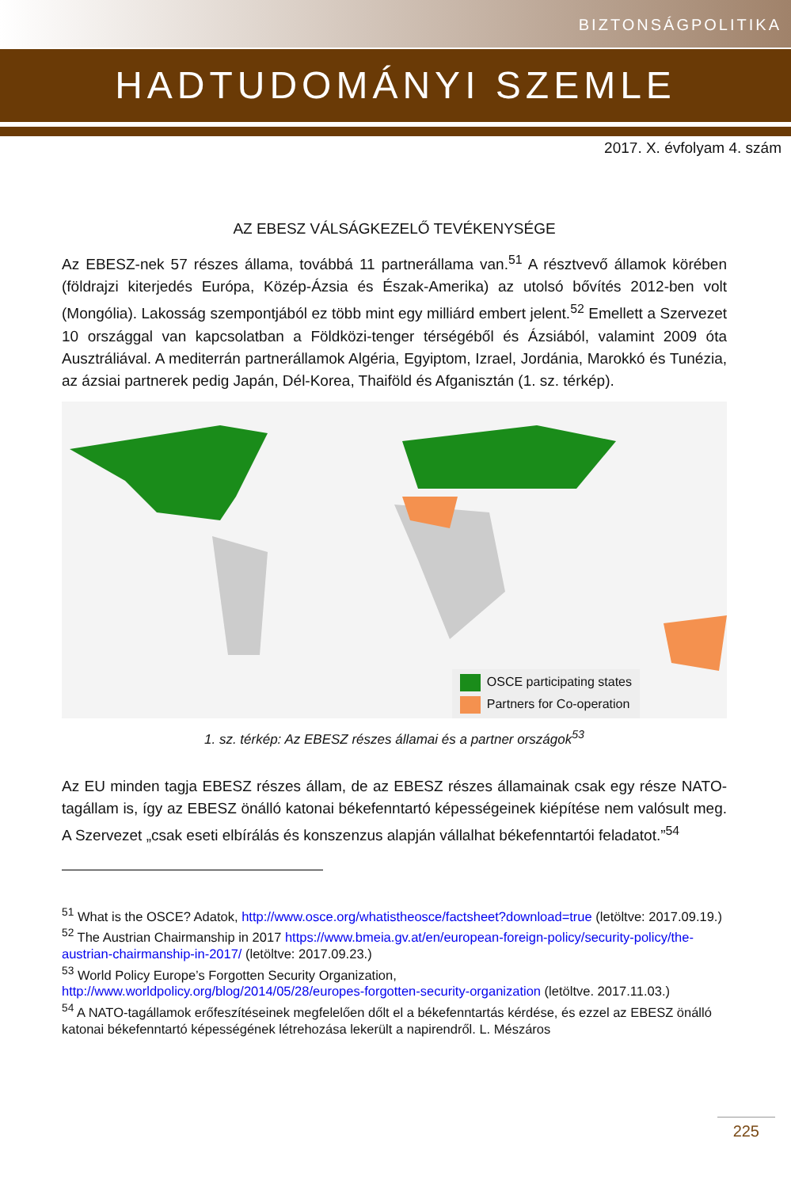BIZTONSÁGPOLITIKA
HADTUDOMÁNYI SZEMLE
2017. X. évfolyam 4. szám
AZ EBESZ VÁLSÁGKEZELŐ TEVÉKENYSÉGE
Az EBESZ-nek 57 részes állama, továbbá 11 partnerállama van.<sup>51</sup> A résztvevő államok körében (földrajzi kiterjedés Európa, Közép-Ázsia és Észak-Amerika) az utolsó bővítés 2012-ben volt (Mongólia). Lakosság szempontjából ez több mint egy milliárd embert jelent.<sup>52</sup> Emellett a Szervezet 10 országgal van kapcsolatban a Földközi-tenger térségéből és Ázsiából, valamint 2009 óta Ausztráliával. A mediterrán partnerállamok Algéria, Egyiptom, Izrael, Jordánia, Marokkó és Tunézia, az ázsiai partnerek pedig Japán, Dél-Korea, Thaiföld és Afganisztán (1. sz. térkép).
OSCE participating states
Partners for Co-operation
1. sz. térkép: Az EBESZ részes államai és a partner országok<sup>53</sup>
Az EU minden tagja EBESZ részes állam, de az EBESZ részes államainak csak egy része NATO-tagállam is, így az EBESZ önálló katonai békefenntartó képességeinek kiépítése nem valósult meg. A Szervezet „csak eseti elbírálás és konszenzus alapján vállalhat békefenntartói feladatot.”<sup>54</sup>
<sup>51</sup> What is the OSCE? Adatok, http://www.osce.org/whatistheosce/factsheet?download=true (letöltve: 2017.09.19.)
<sup>52</sup> The Austrian Chairmanship in 2017 https://www.bmeia.gv.at/en/european-foreign-policy/security-policy/the-austrian-chairmanship-in-2017/ (letöltve: 2017.09.23.)
<sup>53</sup> World Policy Europe’s Forgotten Security Organization,
http://www.worldpolicy.org/blog/2014/05/28/europes-forgotten-security-organization (letöltve. 2017.11.03.)
<sup>54</sup> A NATO-tagállamok erőfeszítéseinek megfelelően dőlt el a békefenntartás kérdése, és ezzel az EBESZ önálló katonai békefenntartó képességének létrehozása lekerült a napirendről. L. Mészáros
225